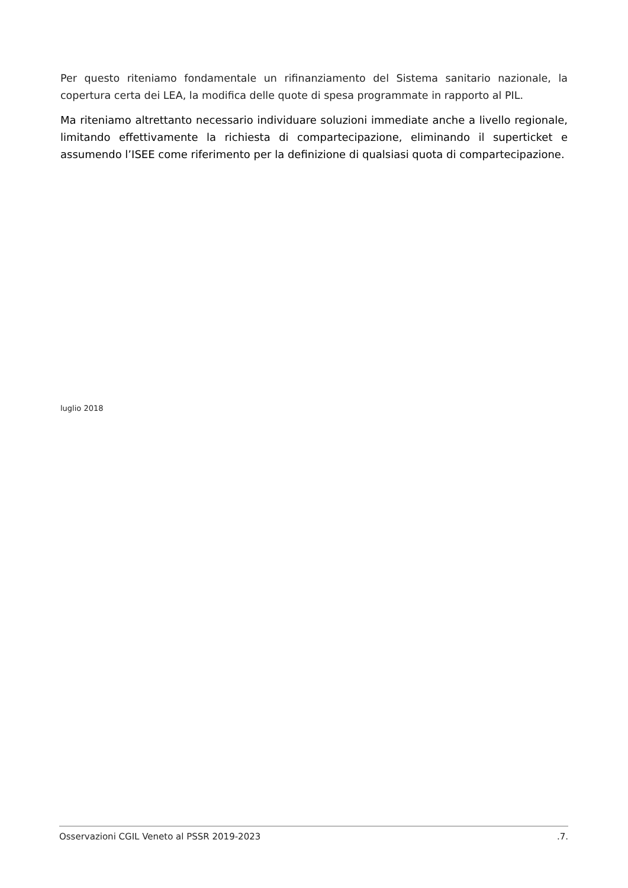Per questo riteniamo fondamentale un rifinanziamento del Sistema sanitario nazionale, la copertura certa dei LEA, la modifica delle quote di spesa programmate in rapporto al PIL.
Ma riteniamo altrettanto necessario individuare soluzioni immediate anche a livello regionale, limitando effettivamente la richiesta di compartecipazione, eliminando il superticket e assumendo l’ISEE come riferimento per la definizione di qualsiasi quota di compartecipazione.
luglio 2018
Osservazioni CGIL Veneto al PSSR 2019-2023 .7.